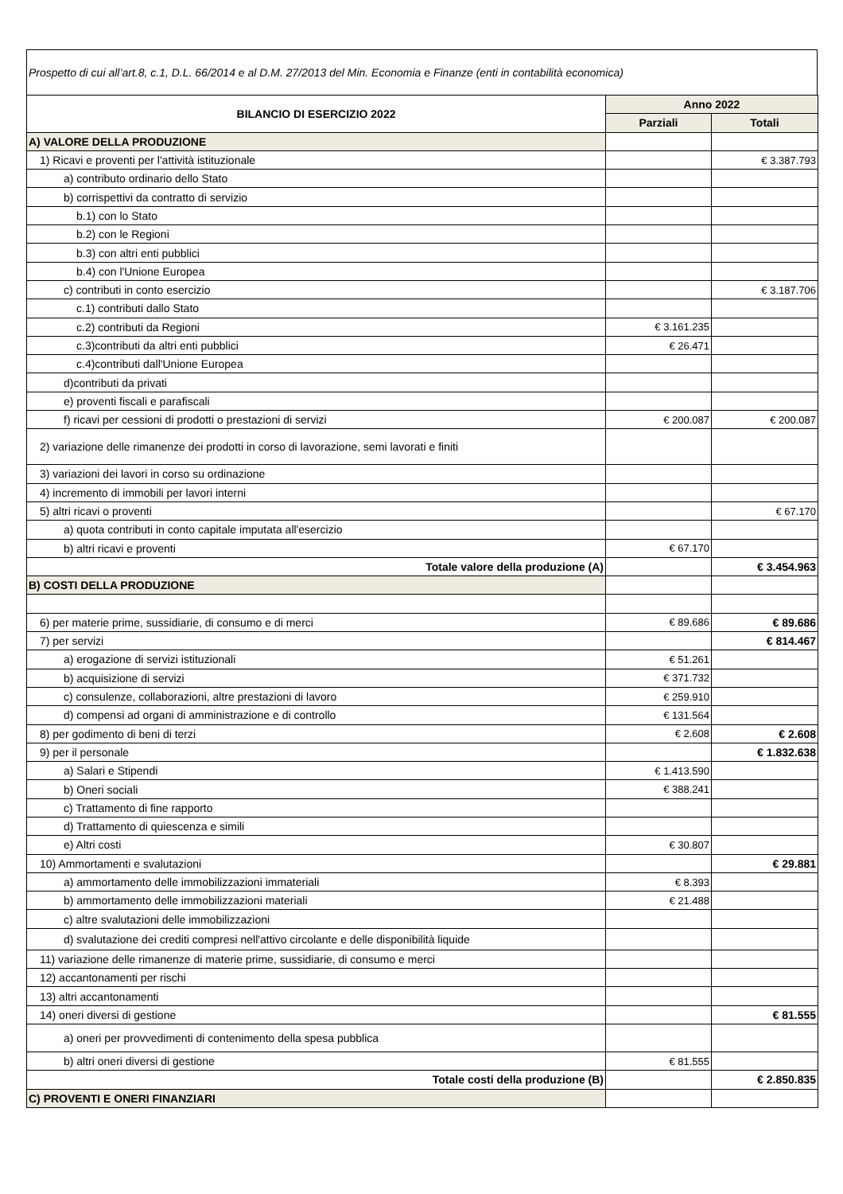Prospetto di cui all’art.8, c.1, D.L. 66/2014 e al D.M. 27/2013 del Min. Economia e Finanze (enti in contabilità economica)
| BILANCIO DI ESERCIZIO 2022 | Anno 2022 | |
| --- | --- | --- |
| | Parziali | Totali |
| A) VALORE DELLA PRODUZIONE | | |
| 1) Ricavi e proventi per l'attività istituzionale | | € 3.387.793 |
| a) contributo ordinario dello Stato | | |
| b) corrispettivi da contratto di servizio | | |
| b.1) con lo Stato | | |
| b.2) con le Regioni | | |
| b.3) con altri enti pubblici | | |
| b.4) con l'Unione Europea | | |
| c) contributi in conto esercizio | | € 3.187.706 |
| c.1) contributi dallo Stato | | |
| c.2) contributi da Regioni | € 3.161.235 | |
| c.3)contributi da altri enti pubblici | € 26.471 | |
| c.4)contributi dall'Unione Europea | | |
| d)contributi da privati | | |
| e) proventi fiscali e parafiscali | | |
| f) ricavi per cessioni di prodotti o prestazioni di servizi | € 200.087 | € 200.087 |
| 2) variazione delle rimanenze dei prodotti in corso di lavorazione, semi lavorati e finiti | | |
| 3) variazioni dei lavori in corso su ordinazione | | |
| 4) incremento di immobili per lavori interni | | |
| 5) altri ricavi o proventi | | € 67.170 |
| a) quota contributi in conto capitale imputata all'esercizio | | |
| b) altri ricavi e proventi | € 67.170 | |
| Totale valore della produzione (A) | | € 3.454.963 |
| B) COSTI DELLA PRODUZIONE | | |
| 6) per materie prime, sussidiarie, di consumo e di merci | € 89.686 | € 89.686 |
| 7) per servizi | | € 814.467 |
| a) erogazione di servizi istituzionali | € 51.261 | |
| b) acquisizione di servizi | € 371.732 | |
| c) consulenze, collaborazioni, altre prestazioni di lavoro | € 259.910 | |
| d) compensi ad organi di amministrazione e di controllo | € 131.564 | |
| 8) per godimento di beni di terzi | € 2.608 | € 2.608 |
| 9) per il personale | | € 1.832.638 |
| a) Salari e Stipendi | € 1.413.590 | |
| b) Oneri sociali | € 388.241 | |
| c) Trattamento di fine rapporto | | |
| d) Trattamento di quiescenza e simili | | |
| e) Altri costi | € 30.807 | |
| 10) Ammortamenti e svalutazioni | | € 29.881 |
| a) ammortamento delle immobilizzazioni immateriali | € 8.393 | |
| b) ammortamento delle immobilizzazioni materiali | € 21.488 | |
| c) altre svalutazioni delle immobilizzazioni | | |
| d) svalutazione dei crediti compresi nell'attivo circolante e delle disponibilità liquide | | |
| 11) variazione delle rimanenze di materie prime, sussidiarie, di consumo e merci | | |
| 12) accantonamenti per rischi | | |
| 13) altri accantonamenti | | |
| 14) oneri diversi di gestione | | € 81.555 |
| a) oneri per provvedimenti di contenimento della spesa pubblica | | |
| b) altri oneri diversi di gestione | € 81.555 | |
| Totale costi della produzione (B) | | € 2.850.835 |
| C) PROVENTI E ONERI FINANZIARI | | |